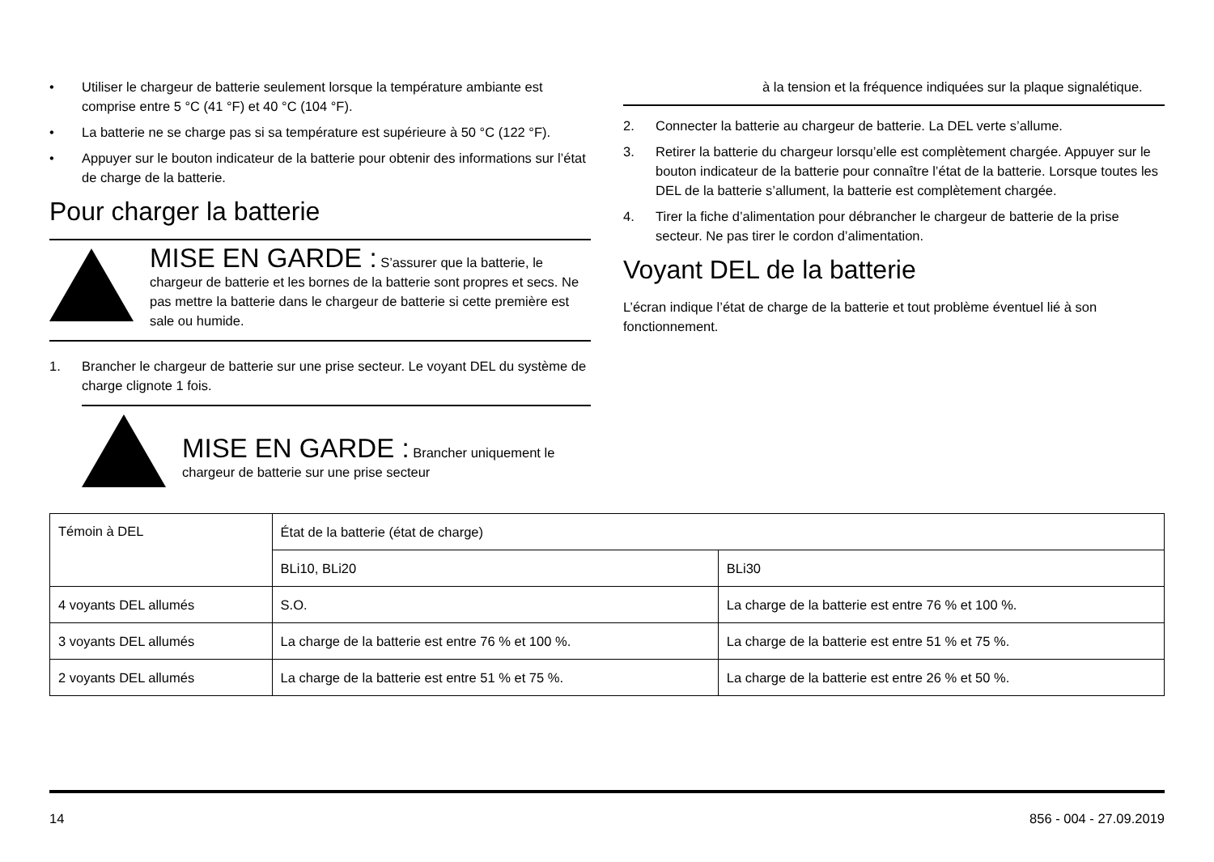• Utiliser le chargeur de batterie seulement lorsque la température ambiante est comprise entre 5 °C (41 °F) et 40 °C (104 °F).
• La batterie ne se charge pas si sa température est supérieure à 50 °C (122 °F).
• Appuyer sur le bouton indicateur de la batterie pour obtenir des informations sur l’état de charge de la batterie.
Pour charger la batterie
MISE EN GARDE : S’assurer que la batterie, le chargeur de batterie et les bornes de la batterie sont propres et secs. Ne pas mettre la batterie dans le chargeur de batterie si cette première est sale ou humide.
1. Brancher le chargeur de batterie sur une prise secteur. Le voyant DEL du système de charge clignote 1 fois.
MISE EN GARDE : Brancher uniquement le chargeur de batterie sur une prise secteur
à la tension et la fréquence indiquées sur la plaque signalétique.
2. Connecter la batterie au chargeur de batterie. La DEL verte s’allume.
3. Retirer la batterie du chargeur lorsqu’elle est complètement chargée. Appuyer sur le bouton indicateur de la batterie pour connaître l’état de la batterie. Lorsque toutes les DEL de la batterie s’allument, la batterie est complètement chargée.
4. Tirer la fiche d’alimentation pour débrancher le chargeur de batterie de la prise secteur. Ne pas tirer le cordon d’alimentation.
Voyant DEL de la batterie
L’écran indique l’état de charge de la batterie et tout problème éventuel lié à son fonctionnement.
| Témoin à DEL | État de la batterie (état de charge) | |
| --- | --- | --- |
| | BLi10, BLi20 | BLi30 |
| 4 voyants DEL allumés | S.O. | La charge de la batterie est entre 76 % et 100 %. |
| 3 voyants DEL allumés | La charge de la batterie est entre 76 % et 100 %. | La charge de la batterie est entre 51 % et 75 %. |
| 2 voyants DEL allumés | La charge de la batterie est entre 51 % et 75 %. | La charge de la batterie est entre 26 % et 50 %. |
14 856 - 004 - 27.09.2019